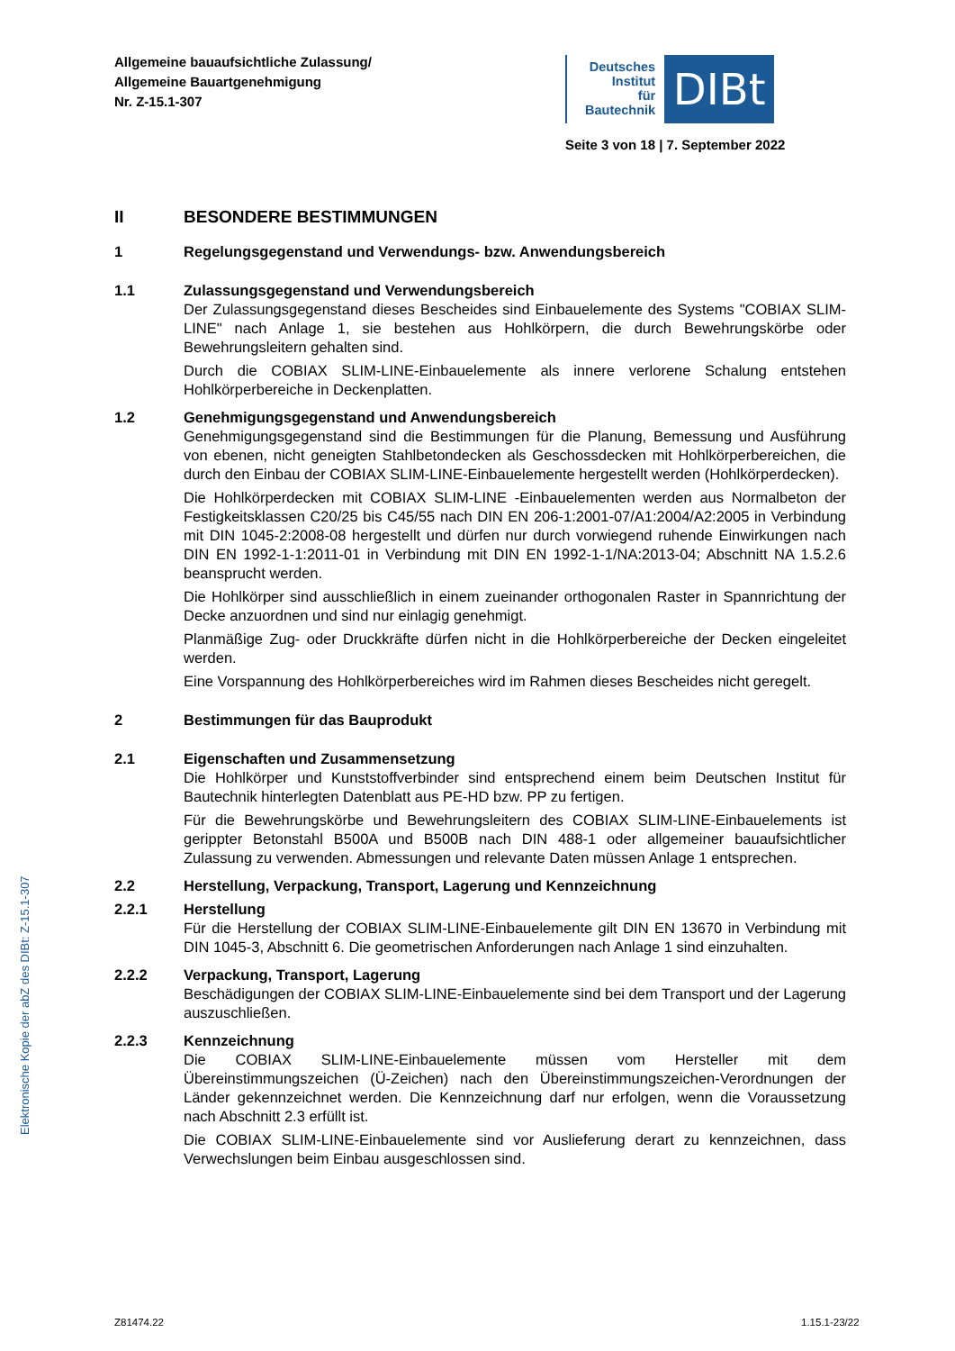Allgemeine bauaufsichtliche Zulassung/
Allgemeine Bauartgenehmigung
Nr. Z-15.1-307
Deutsches
Institut
für
Bautechnik
DIBt
Seite 3 von 18 | 7. September 2022
Elektronische Kopie der abZ des DIBt: Z-15.1-307
II BESONDERE BESTIMMUNGEN
1 Regelungsgegenstand und Verwendungs- bzw. Anwendungsbereich
1.1 Zulassungsgegenstand und Verwendungsbereich
Der Zulassungsgegenstand dieses Bescheides sind Einbauelemente des Systems "COBIAX SLIM-LINE" nach Anlage 1, sie bestehen aus Hohlkörpern, die durch Bewehrungskörbe oder Bewehrungsleitern gehalten sind.
Durch die COBIAX SLIM-LINE-Einbauelemente als innere verlorene Schalung entstehen Hohlkörperbereiche in Deckenplatten.
1.2 Genehmigungsgegenstand und Anwendungsbereich
Genehmigungsgegenstand sind die Bestimmungen für die Planung, Bemessung und Ausführung von ebenen, nicht geneigten Stahlbetondecken als Geschossdecken mit Hohlkörperbereichen, die durch den Einbau der COBIAX SLIM-LINE-Einbauelemente hergestellt werden (Hohlkörperdecken).
Die Hohlkörperdecken mit COBIAX SLIM-LINE -Einbauelementen werden aus Normalbeton der Festigkeitsklassen C20/25 bis C45/55 nach DIN EN 206-1:2001-07/A1:2004/A2:2005 in Verbindung mit DIN 1045-2:2008-08 hergestellt und dürfen nur durch vorwiegend ruhende Einwirkungen nach DIN EN 1992-1-1:2011-01 in Verbindung mit DIN EN 1992-1-1/NA:2013-04; Abschnitt NA 1.5.2.6 beansprucht werden.
Die Hohlkörper sind ausschließlich in einem zueinander orthogonalen Raster in Spannrichtung der Decke anzuordnen und sind nur einlagig genehmigt.
Planmäßige Zug- oder Druckkräfte dürfen nicht in die Hohlkörperbereiche der Decken eingeleitet werden.
Eine Vorspannung des Hohlkörperbereiches wird im Rahmen dieses Bescheides nicht geregelt.
2 Bestimmungen für das Bauprodukt
2.1 Eigenschaften und Zusammensetzung
Die Hohlkörper und Kunststoffverbinder sind entsprechend einem beim Deutschen Institut für Bautechnik hinterlegten Datenblatt aus PE-HD bzw. PP zu fertigen.
Für die Bewehrungskörbe und Bewehrungsleitern des COBIAX SLIM-LINE-Einbauelements ist gerippter Betonstahl B500A und B500B nach DIN 488-1 oder allgemeiner bauaufsichtlicher Zulassung zu verwenden. Abmessungen und relevante Daten müssen Anlage 1 entsprechen.
2.2 Herstellung, Verpackung, Transport, Lagerung und Kennzeichnung
2.2.1 Herstellung
Für die Herstellung der COBIAX SLIM-LINE-Einbauelemente gilt DIN EN 13670 in Verbindung mit DIN 1045-3, Abschnitt 6. Die geometrischen Anforderungen nach Anlage 1 sind einzuhalten.
2.2.2 Verpackung, Transport, Lagerung
Beschädigungen der COBIAX SLIM-LINE-Einbauelemente sind bei dem Transport und der Lagerung auszuschließen.
2.2.3 Kennzeichnung
Die COBIAX SLIM-LINE-Einbauelemente müssen vom Hersteller mit dem Übereinstimmungszeichen (Ü-Zeichen) nach den Übereinstimmungszeichen-Verordnungen der Länder gekennzeichnet werden. Die Kennzeichnung darf nur erfolgen, wenn die Voraussetzung nach Abschnitt 2.3 erfüllt ist.
Die COBIAX SLIM-LINE-Einbauelemente sind vor Auslieferung derart zu kennzeichnen, dass Verwechslungen beim Einbau ausgeschlossen sind.
Z81474.22 1.15.1-23/22